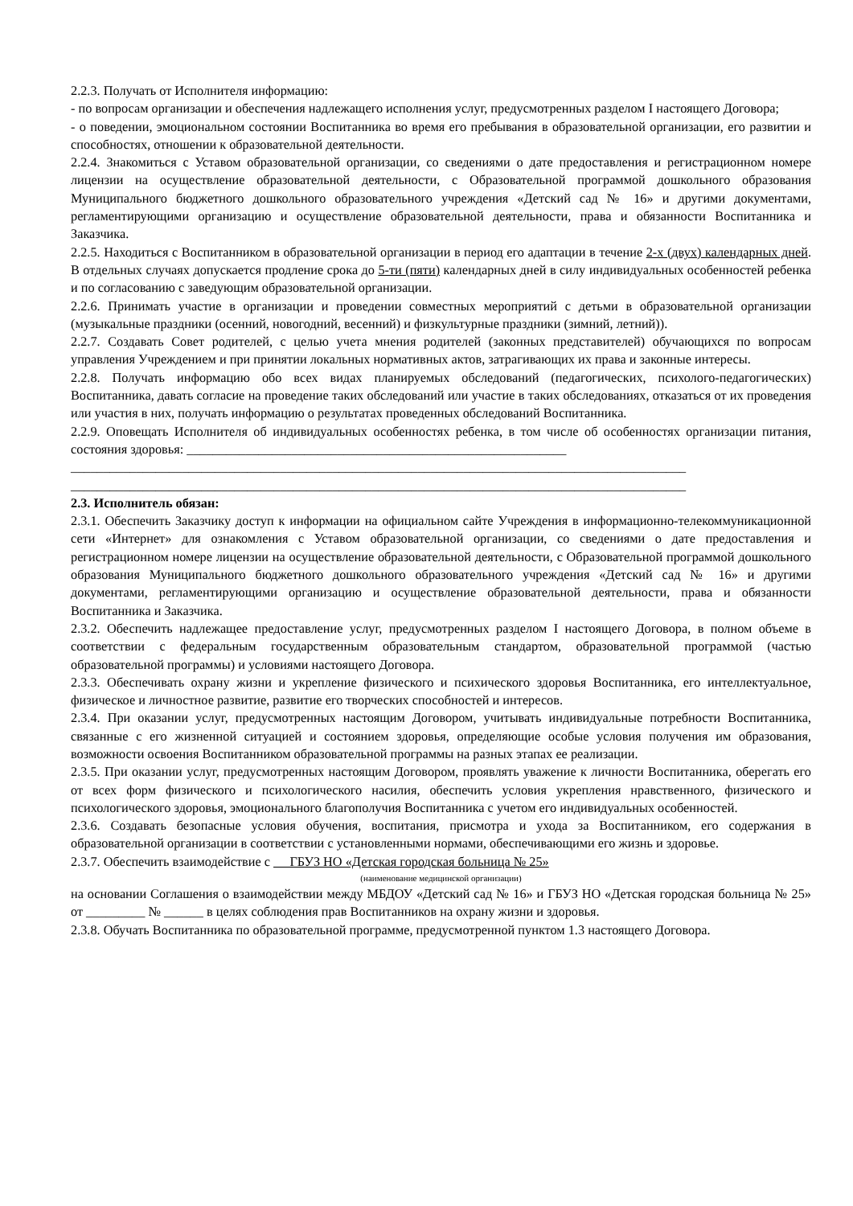2.2.3. Получать от Исполнителя информацию:
- по вопросам организации и обеспечения надлежащего исполнения услуг, предусмотренных разделом I настоящего Договора;
- о поведении, эмоциональном состоянии Воспитанника во время его пребывания в образовательной организации, его развитии и способностях, отношении к образовательной деятельности.
2.2.4. Знакомиться с Уставом образовательной организации, со сведениями о дате предоставления и регистрационном номере лицензии на осуществление образовательной деятельности, с Образовательной программой дошкольного образования Муниципального бюджетного дошкольного образовательного учреждения «Детский сад № 16» и другими документами, регламентирующими организацию и осуществление образовательной деятельности, права и обязанности Воспитанника и Заказчика.
2.2.5. Находиться с Воспитанником в образовательной организации в период его адаптации в течение 2-х (двух) календарных дней. В отдельных случаях допускается продление срока до 5-ти (пяти) календарных дней в силу индивидуальных особенностей ребенка и по согласованию с заведующим образовательной организации.
2.2.6. Принимать участие в организации и проведении совместных мероприятий с детьми в образовательной организации (музыкальные праздники (осенний, новогодний, весенний) и физкультурные праздники (зимний, летний)).
2.2.7. Создавать Совет родителей, с целью учета мнения родителей (законных представителей) обучающихся по вопросам управления Учреждением и при принятии локальных нормативных актов, затрагивающих их права и законные интересы.
2.2.8. Получать информацию обо всех видах планируемых обследований (педагогических, психолого-педагогических) Воспитанника, давать согласие на проведение таких обследований или участие в таких обследованиях, отказаться от их проведения или участия в них, получать информацию о результатах проведенных обследований Воспитанника.
2.2.9. Оповещать Исполнителя об индивидуальных особенностях ребенка, в том числе об особенностях организации питания, состояния здоровья: __________________________________________________________
______________________________________________________________________________________________
______________________________________________________________________________________________
2.3. Исполнитель обязан:
2.3.1. Обеспечить Заказчику доступ к информации на официальном сайте Учреждения в информационно-телекоммуникационной сети «Интернет» для ознакомления с Уставом образовательной организации, со сведениями о дате предоставления и регистрационном номере лицензии на осуществление образовательной деятельности, с Образовательной программой дошкольного образования Муниципального бюджетного дошкольного образовательного учреждения «Детский сад № 16» и другими документами, регламентирующими организацию и осуществление образовательной деятельности, права и обязанности Воспитанника и Заказчика.
2.3.2. Обеспечить надлежащее предоставление услуг, предусмотренных разделом I настоящего Договора, в полном объеме в соответствии с федеральным государственным образовательным стандартом, образовательной программой (частью образовательной программы) и условиями настоящего Договора.
2.3.3. Обеспечивать охрану жизни и укрепление физического и психического здоровья Воспитанника, его интеллектуальное, физическое и личностное развитие, развитие его творческих способностей и интересов.
2.3.4. При оказании услуг, предусмотренных настоящим Договором, учитывать индивидуальные потребности Воспитанника, связанные с его жизненной ситуацией и состоянием здоровья, определяющие особые условия получения им образования, возможности освоения Воспитанником образовательной программы на разных этапах ее реализации.
2.3.5. При оказании услуг, предусмотренных настоящим Договором, проявлять уважение к личности Воспитанника, оберегать его от всех форм физического и психологического насилия, обеспечить условия укрепления нравственного, физического и психологического здоровья, эмоционального благополучия Воспитанника с учетом его индивидуальных особенностей.
2.3.6. Создавать безопасные условия обучения, воспитания, присмотра и ухода за Воспитанником, его содержания в образовательной организации в соответствии с установленными нормами, обеспечивающими его жизнь и здоровье.
2.3.7. Обеспечить взаимодействие с ГБУЗ НО «Детская городская больница № 25»
(наименование медицинской организации)
на основании Соглашения о взаимодействии между МБДОУ «Детский сад № 16» и ГБУЗ НО «Детская городская больница № 25» от _________ № ______ в целях соблюдения прав Воспитанников на охрану жизни и здоровья.
2.3.8. Обучать Воспитанника по образовательной программе, предусмотренной пунктом 1.3 настоящего Договора.